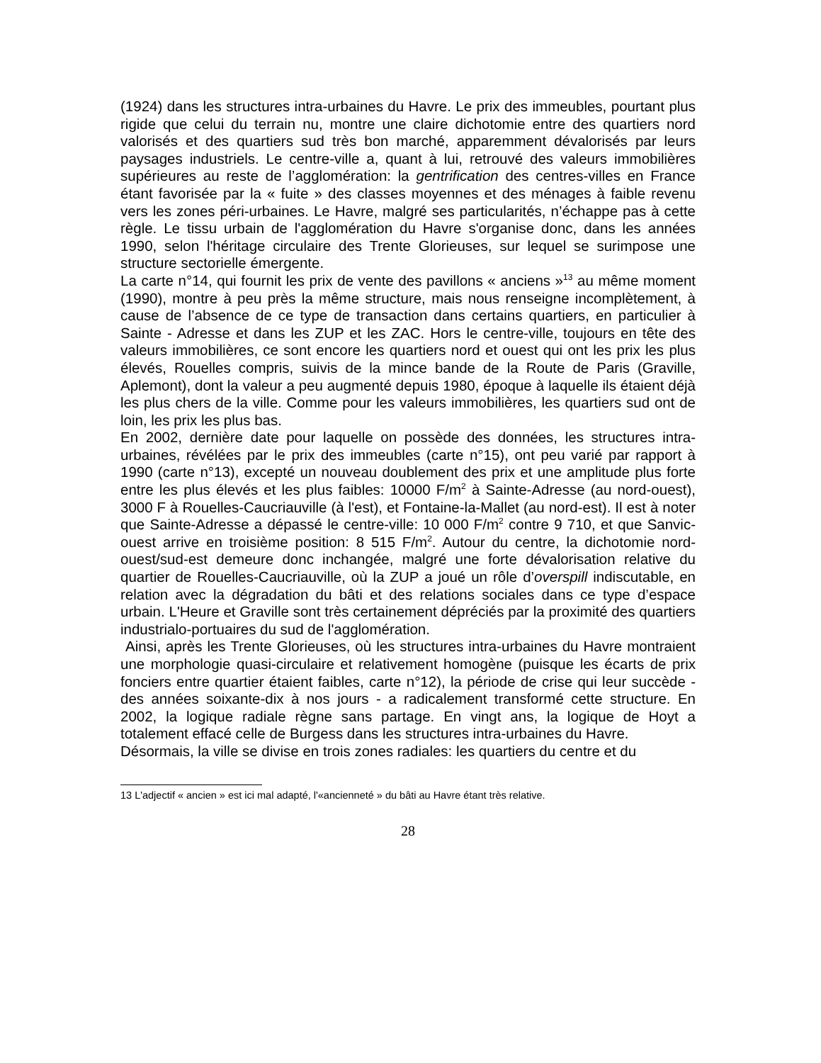(1924) dans les structures intra-urbaines du Havre. Le prix des immeubles, pourtant plus rigide que celui du terrain nu, montre une claire dichotomie entre des quartiers nord valorisés et des quartiers sud très bon marché, apparemment dévalorisés par leurs paysages industriels. Le centre-ville a, quant à lui, retrouvé des valeurs immobilières supérieures au reste de l’agglomération: la gentrification des centres-villes en France étant favorisée par la « fuite » des classes moyennes et des ménages à faible revenu vers les zones péri-urbaines. Le Havre, malgré ses particularités, n’échappe pas à cette règle. Le tissu urbain de l'agglomération du Havre s'organise donc, dans les années 1990, selon l'héritage circulaire des Trente Glorieuses, sur lequel se surimpose une structure sectorielle émergente.
La carte n°14, qui fournit les prix de vente des pavillons « anciens »<sup>13</sup> au même moment (1990), montre à peu près la même structure, mais nous renseigne incomplètement, à cause de l’absence de ce type de transaction dans certains quartiers, en particulier à Sainte - Adresse et dans les ZUP et les ZAC. Hors le centre-ville, toujours en tête des valeurs immobilières, ce sont encore les quartiers nord et ouest qui ont les prix les plus élevés, Rouelles compris, suivis de la mince bande de la Route de Paris (Graville, Aplemont), dont la valeur a peu augmenté depuis 1980, époque à laquelle ils étaient déjà les plus chers de la ville. Comme pour les valeurs immobilières, les quartiers sud ont de loin, les prix les plus bas.
En 2002, dernière date pour laquelle on possède des données, les structures intra-urbaines, révélées par le prix des immeubles (carte n°15), ont peu varié par rapport à 1990 (carte n°13), excepté un nouveau doublement des prix et une amplitude plus forte entre les plus élevés et les plus faibles: 10000 F/m<sup>2</sup> à Sainte-Adresse (au nord-ouest), 3000 F à Rouelles-Caucriauville (à l'est), et Fontaine-la-Mallet (au nord-est). Il est à noter que Sainte-Adresse a dépassé le centre-ville: 10 000 F/m<sup>2</sup> contre 9 710, et que Sanvic-ouest arrive en troisième position: 8 515 F/m<sup>2</sup>. Autour du centre, la dichotomie nord-ouest/sud-est demeure donc inchangée, malgré une forte dévalorisation relative du quartier de Rouelles-Caucriauville, où la ZUP a joué un rôle d’overspill indiscutable, en relation avec la dégradation du bâti et des relations sociales dans ce type d’espace urbain. L'Heure et Graville sont très certainement dépréciés par la proximité des quartiers industrialo-portuaires du sud de l'agglomération.
Ainsi, après les Trente Glorieuses, où les structures intra-urbaines du Havre montraient une morphologie quasi-circulaire et relativement homogène (puisque les écarts de prix fonciers entre quartier étaient faibles, carte n°12), la période de crise qui leur succède - des années soixante-dix à nos jours - a radicalement transformé cette structure. En 2002, la logique radiale règne sans partage. En vingt ans, la logique de Hoyt a totalement effacé celle de Burgess dans les structures intra-urbaines du Havre.
Désormais, la ville se divise en trois zones radiales: les quartiers du centre et du
13 L'adjectif « ancien » est ici mal adapté, l'«ancienneté » du bâti au Havre étant très relative.
28